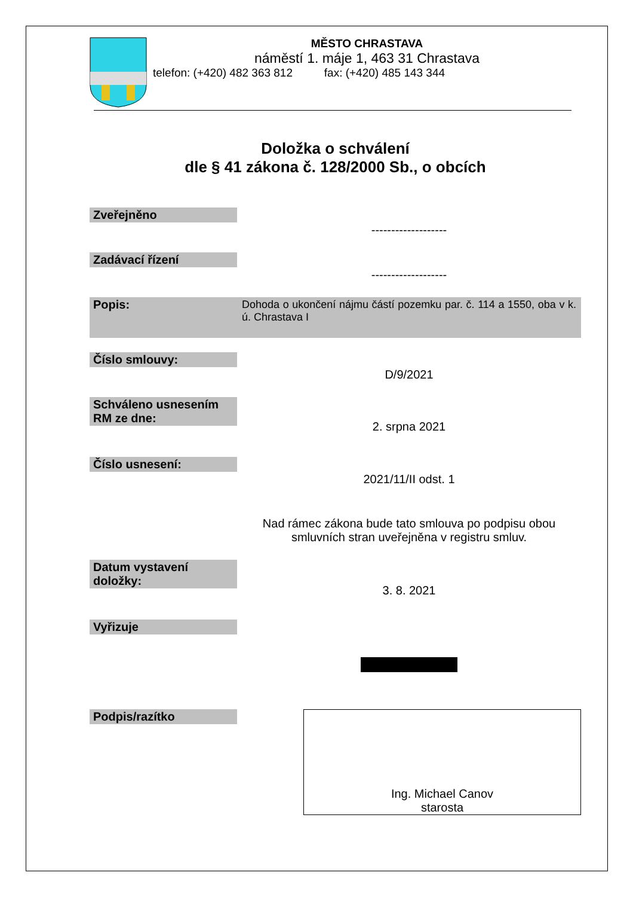MĚSTO CHRASTAVA
náměstí 1. máje 1, 463 31 Chrastava
telefon: (+420) 482 363 812 fax: (+420) 485 143 344
Doložka o schválení
dle § 41 zákona č. 128/2000 Sb., o obcích
Zveřejněno
-------------------
Zadávací řízení
-------------------
Popis: Dohoda o ukončení nájmu částí pozemku par. č. 114 a 1550, oba v k. ú. Chrastava I
Číslo smlouvy:
D/9/2021
Schváleno usnesením RM ze dne:
2. srpna 2021
Číslo usnesení:
2021/11/II odst. 1
Nad rámec zákona bude tato smlouva po podpisu obou smluvních stran uveřejněna v registru smluv.
Datum vystavení doložky:
3. 8. 2021
Vyřizuje
Podpis/razítko
Ing. Michael Canov
starosta